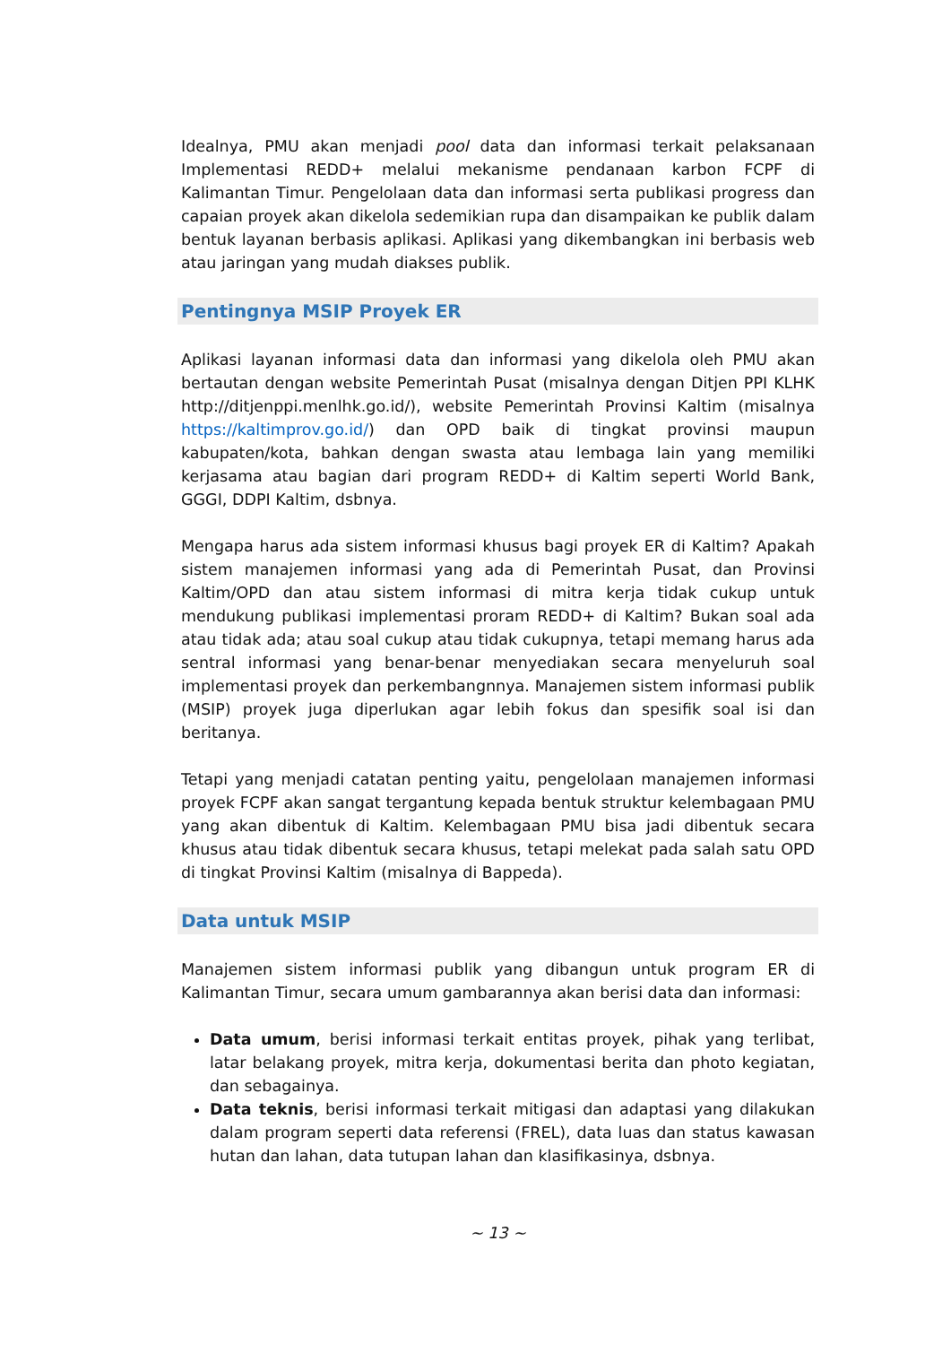Idealnya, PMU akan menjadi pool data dan informasi terkait pelaksanaan Implementasi REDD+ melalui mekanisme pendanaan karbon FCPF di Kalimantan Timur. Pengelolaan data dan informasi serta publikasi progress dan capaian proyek akan dikelola sedemikian rupa dan disampaikan ke publik dalam bentuk layanan berbasis aplikasi. Aplikasi yang dikembangkan ini berbasis web atau jaringan yang mudah diakses publik.
Pentingnya MSIP Proyek ER
Aplikasi layanan informasi data dan informasi yang dikelola oleh PMU akan bertautan dengan website Pemerintah Pusat (misalnya dengan Ditjen PPI KLHK http://ditjenppi.menlhk.go.id/), website Pemerintah Provinsi Kaltim (misalnya https://kaltimprov.go.id/) dan OPD baik di tingkat provinsi maupun kabupaten/kota, bahkan dengan swasta atau lembaga lain yang memiliki kerjasama atau bagian dari program REDD+ di Kaltim seperti World Bank, GGGI, DDPI Kaltim, dsbnya.
Mengapa harus ada sistem informasi khusus bagi proyek ER di Kaltim? Apakah sistem manajemen informasi yang ada di Pemerintah Pusat, dan Provinsi Kaltim/OPD dan atau sistem informasi di mitra kerja tidak cukup untuk mendukung publikasi implementasi proram REDD+ di Kaltim? Bukan soal ada atau tidak ada; atau soal cukup atau tidak cukupnya, tetapi memang harus ada sentral informasi yang benar-benar menyediakan secara menyeluruh soal implementasi proyek dan perkembangnnya. Manajemen sistem informasi publik (MSIP) proyek juga diperlukan agar lebih fokus dan spesifik soal isi dan beritanya.
Tetapi yang menjadi catatan penting yaitu, pengelolaan manajemen informasi proyek FCPF akan sangat tergantung kepada bentuk struktur kelembagaan PMU yang akan dibentuk di Kaltim. Kelembagaan PMU bisa jadi dibentuk secara khusus atau tidak dibentuk secara khusus, tetapi melekat pada salah satu OPD di tingkat Provinsi Kaltim (misalnya di Bappeda).
Data untuk MSIP
Manajemen sistem informasi publik yang dibangun untuk program ER di Kalimantan Timur, secara umum gambarannya akan berisi data dan informasi:
Data umum, berisi informasi terkait entitas proyek, pihak yang terlibat, latar belakang proyek, mitra kerja, dokumentasi berita dan photo kegiatan, dan sebagainya.
Data teknis, berisi informasi terkait mitigasi dan adaptasi yang dilakukan dalam program seperti data referensi (FREL), data luas dan status kawasan hutan dan lahan, data tutupan lahan dan klasifikasinya, dsbnya.
~ 13 ~